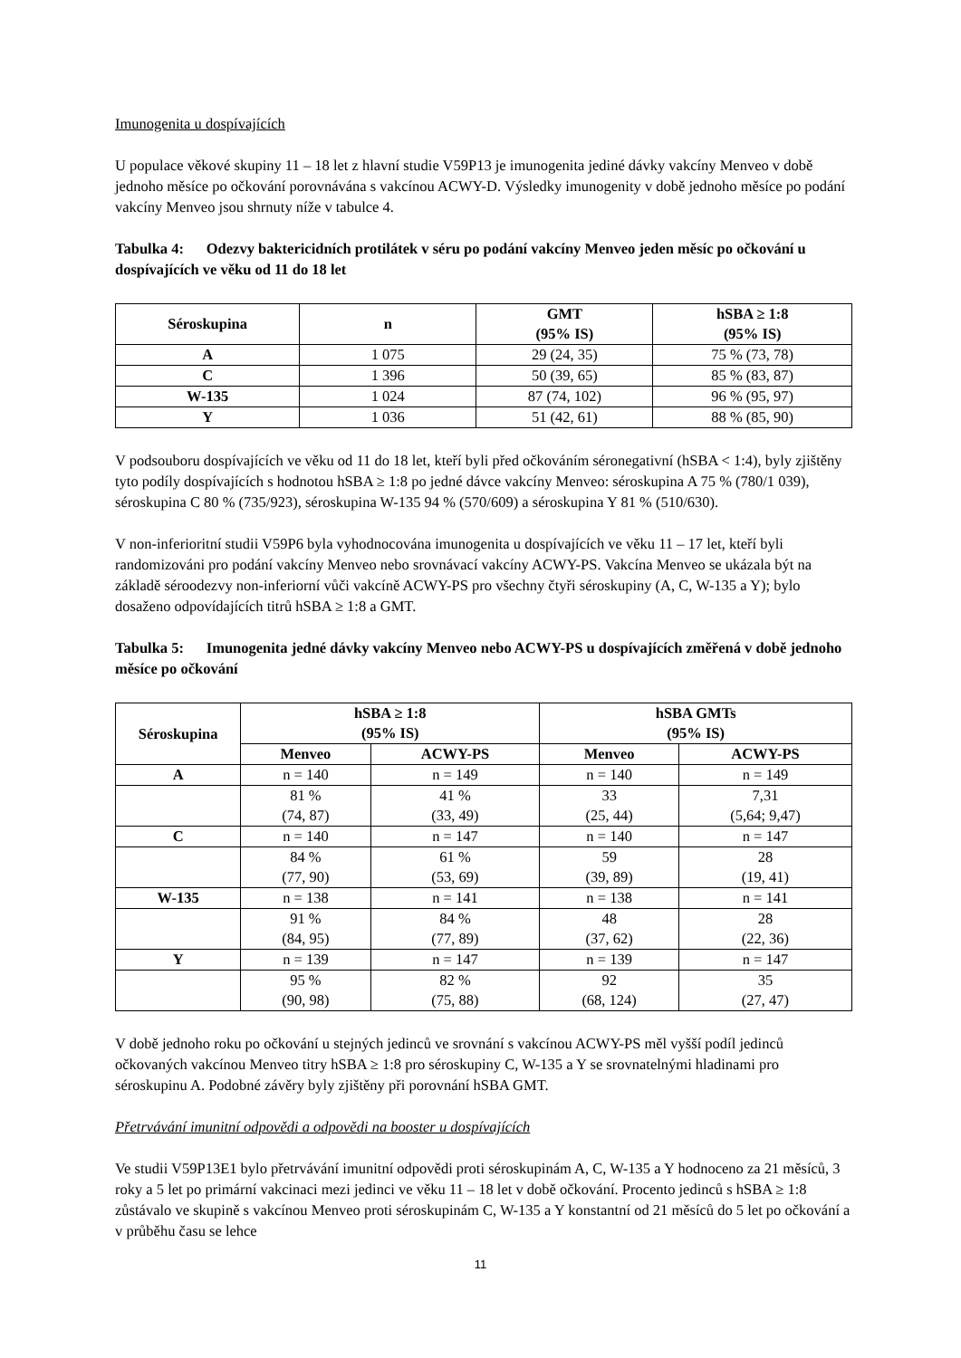Imunogenita u dospívajících
U populace věkové skupiny 11 – 18 let z hlavní studie V59P13 je imunogenita jediné dávky vakcíny Menveo v době jednoho měsíce po očkování porovnávána s vakcínou ACWY-D. Výsledky imunogenity v době jednoho měsíce po podání vakcíny Menveo jsou shrnuty níže v tabulce 4.
Tabulka 4: Odezvy baktericidních protilátek v séru po podání vakcíny Menveo jeden měsíc po očkování u dospívajících ve věku od 11 do 18 let
| Séroskupina | n | GMT (95% IS) | hSBA ≥ 1:8 (95% IS) |
| --- | --- | --- | --- |
| A | 1 075 | 29 (24, 35) | 75 % (73, 78) |
| C | 1 396 | 50 (39, 65) | 85 % (83, 87) |
| W-135 | 1 024 | 87 (74, 102) | 96 % (95, 97) |
| Y | 1 036 | 51 (42, 61) | 88 % (85, 90) |
V podsouboru dospívajících ve věku od 11 do 18 let, kteří byli před očkováním séronegativní (hSBA < 1:4), byly zjištěny tyto podíly dospívajících s hodnotou hSBA ≥ 1:8 po jedné dávce vakcíny Menveo: séroskupina A 75 % (780/1 039), séroskupina C 80 % (735/923), séroskupina W-135 94 % (570/609) a séroskupina Y 81 % (510/630).
V non-inferioritní studii V59P6 byla vyhodnocována imunogenita u dospívajících ve věku 11 – 17 let, kteří byli randomizováni pro podání vakcíny Menveo nebo srovnávací vakcíny ACWY-PS. Vakcína Menveo se ukázala být na základě séroodezvy non-inferiorní vůči vakcíně ACWY-PS pro všechny čtyři séroskupiny (A, C, W-135 a Y); bylo dosaženo odpovídajících titrů hSBA ≥ 1:8 a GMT.
Tabulka 5: Imunogenita jedné dávky vakcíny Menveo nebo ACWY-PS u dospívajících změřená v době jednoho měsíce po očkování
| Séroskupina | hSBA ≥ 1:8 (95% IS) | | hSBA GMTs (95% IS) | |
| --- | --- | --- | --- | --- |
| | Menveo | ACWY-PS | Menveo | ACWY-PS |
| A | n = 140 | n = 149 | n = 140 | n = 149 |
| | 81 % (74, 87) | 41 % (33, 49) | 33 (25, 44) | 7,31 (5,64; 9,47) |
| C | n = 140 | n = 147 | n = 140 | n = 147 |
| | 84 % (77, 90) | 61 % (53, 69) | 59 (39, 89) | 28 (19, 41) |
| W-135 | n = 138 | n = 141 | n = 138 | n = 141 |
| | 91 % (84, 95) | 84 % (77, 89) | 48 (37, 62) | 28 (22, 36) |
| Y | n = 139 | n = 147 | n = 139 | n = 147 |
| | 95 % (90, 98) | 82 % (75, 88) | 92 (68, 124) | 35 (27, 47) |
V době jednoho roku po očkování u stejných jedinců ve srovnání s vakcínou ACWY-PS měl vyšší podíl jedinců očkovaných vakcínou Menveo titry hSBA ≥ 1:8 pro séroskupiny C, W-135 a Y se srovnatelnými hladinami pro séroskupinu A. Podobné závěry byly zjištěny při porovnání hSBA GMT.
Přetrvávání imunitní odpovědi a odpovědi na booster u dospívajících
Ve studii V59P13E1 bylo přetrvávání imunitní odpovědi proti séroskupinám A, C, W-135 a Y hodnoceno za 21 měsíců, 3 roky a 5 let po primární vakcinaci mezi jedinci ve věku 11 – 18 let v době očkování. Procento jedinců s hSBA ≥ 1:8 zůstávalo ve skupině s vakcínou Menveo proti séroskupinám C, W-135 a Y konstantní od 21 měsíců do 5 let po očkování a v průběhu času se lehce
11